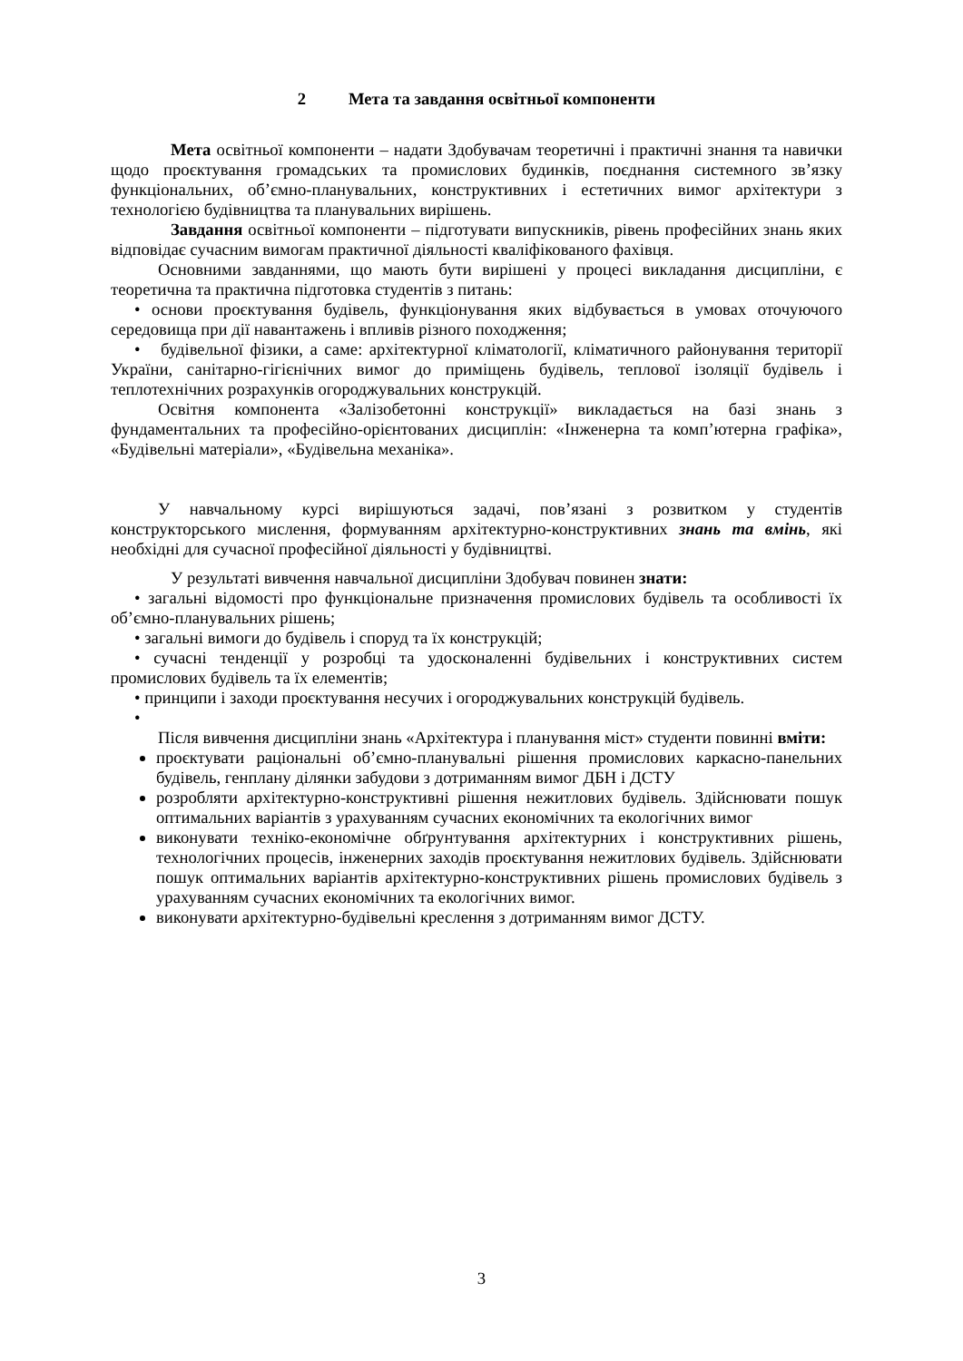2 Мета та завдання освітньої компоненти
Мета освітньої компоненти – надати Здобувачам теоретичні і практичні знання та навички щодо проєктування громадських та промислових будинків, поєднання системного зв’язку функціональних, об’ємно-планувальних, конструктивних і естетичних вимог архітектури з технологією будівництва та планувальних вирішень.
Завдання освітньої компоненти – підготувати випускників, рівень професійних знань яких відповідає сучасним вимогам практичної діяльності кваліфікованого фахівця.
Основними завданнями, що мають бути вирішені у процесі викладання дисципліни, є теоретична та практична підготовка студентів з питань:
• основи проєктування будівель, функціонування яких відбувається в умовах оточуючого середовища при дії навантажень і впливів різного походження;
• будівельної фізики, а саме: архітектурної кліматології, кліматичного районування території України, санітарно-гігієнічних вимог до приміщень будівель, теплової ізоляції будівель і теплотехнічних розрахунків огороджувальних конструкцій.
Освітня компонента «Залізобетонні конструкції» викладається на базі знань з фундаментальних та професійно-орієнтованих дисциплін: «Інженерна та комп’ютерна графіка», «Будівельні матеріали», «Будівельна механіка».
У навчальному курсі вирішуються задачі, пов’язані з розвитком у студентів конструкторського мислення, формуванням архітектурно-конструктивних знань та вмінь, які необхідні для сучасної професійної діяльності у будівництві.
У результаті вивчення навчальної дисципліни Здобувач повинен знати:
• загальні відомості про функціональне призначення промислових будівель та особливості їх об’ємно-планувальних рішень;
• загальні вимоги до будівель і споруд та їх конструкцій;
• сучасні тенденції у розробці та удосконаленні будівельних і конструктивних систем промислових будівель та їх елементів;
• принципи і заходи проєктування несучих і огороджувальних конструкцій будівель.
•
Після вивчення дисципліни знань «Архітектура і планування міст» студенти повинні вміти:
проєктувати раціональні об’ємно-планувальні рішення промислових каркасно-панельних будівель, генплану ділянки забудови з дотриманням вимог ДБН і ДСТУ
розробляти архітектурно-конструктивні рішення нежитлових будівель. Здійснювати пошук оптимальних варіантів з урахуванням сучасних економічних та екологічних вимог
виконувати техніко-економічне обґрунтування архітектурних і конструктивних рішень, технологічних процесів, інженерних заходів проєктування нежитлових будівель. Здійснювати пошук оптимальних варіантів архітектурно-конструктивних рішень промислових будівель з урахуванням сучасних економічних та екологічних вимог.
виконувати архітектурно-будівельні креслення з дотриманням вимог ДСТУ.
3